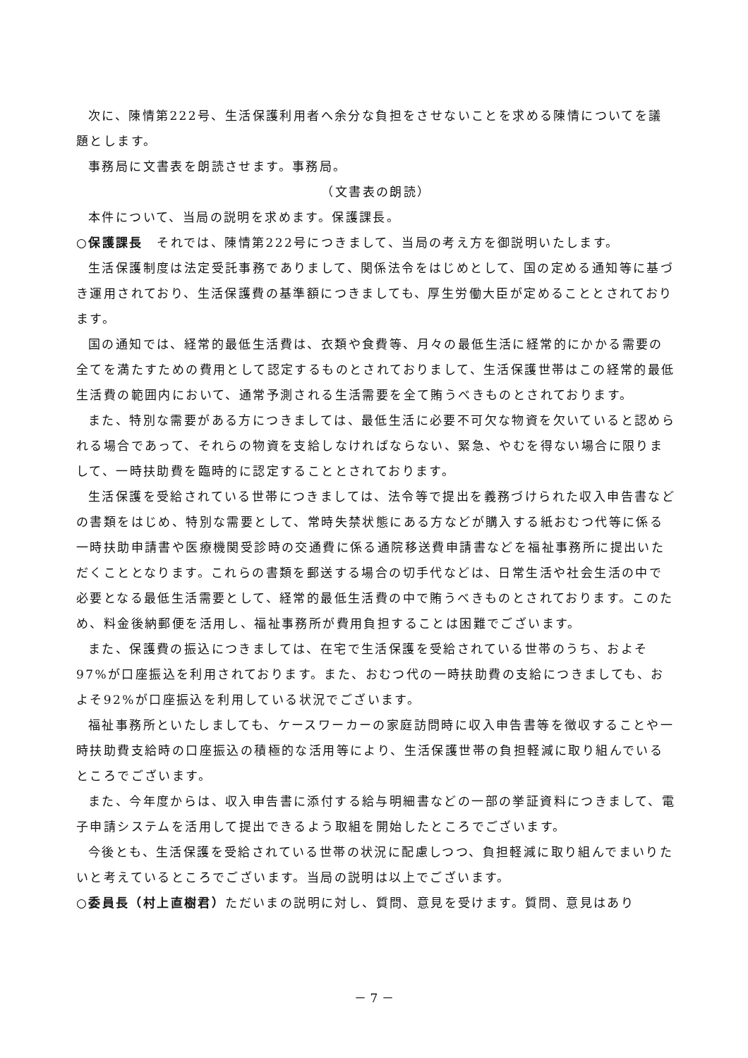次に、陳情第222号、生活保護利用者へ余分な負担をさせないことを求める陳情についてを議題とします。
事務局に文書表を朗読させます。事務局。
（文書表の朗読）
本件について、当局の説明を求めます。保護課長。
○保護課長　それでは、陳情第222号につきまして、当局の考え方を御説明いたします。
生活保護制度は法定受託事務でありまして、関係法令をはじめとして、国の定める通知等に基づき運用されており、生活保護費の基準額につきましても、厚生労働大臣が定めることとされております。
国の通知では、経常的最低生活費は、衣類や食費等、月々の最低生活に経常的にかかる需要の全てを満たすための費用として認定するものとされておりまして、生活保護世帯はこの経常的最低生活費の範囲内において、通常予測される生活需要を全て賄うべきものとされております。
また、特別な需要がある方につきましては、最低生活に必要不可欠な物資を欠いていると認められる場合であって、それらの物資を支給しなければならない、緊急、やむを得ない場合に限りまして、一時扶助費を臨時的に認定することとされております。
生活保護を受給されている世帯につきましては、法令等で提出を義務づけられた収入申告書などの書類をはじめ、特別な需要として、常時失禁状態にある方などが購入する紙おむつ代等に係る一時扶助申請書や医療機関受診時の交通費に係る通院移送費申請書などを福祉事務所に提出いただくこととなります。これらの書類を郵送する場合の切手代などは、日常生活や社会生活の中で必要となる最低生活需要として、経常的最低生活費の中で賄うべきものとされております。このため、料金後納郵便を活用し、福祉事務所が費用負担することは困難でございます。
また、保護費の振込につきましては、在宅で生活保護を受給されている世帯のうち、およそ97%が口座振込を利用されております。また、おむつ代の一時扶助費の支給につきましても、およそ92%が口座振込を利用している状況でございます。
福祉事務所といたしましても、ケースワーカーの家庭訪問時に収入申告書等を徴収することや一時扶助費支給時の口座振込の積極的な活用等により、生活保護世帯の負担軽減に取り組んでいるところでございます。
また、今年度からは、収入申告書に添付する給与明細書などの一部の挙証資料につきまして、電子申請システムを活用して提出できるよう取組を開始したところでございます。
今後とも、生活保護を受給されている世帯の状況に配慮しつつ、負担軽減に取り組んでまいりたいと考えているところでございます。当局の説明は以上でございます。
○委員長（村上直樹君）ただいまの説明に対し、質問、意見を受けます。質問、意見はあり
－ 7 －